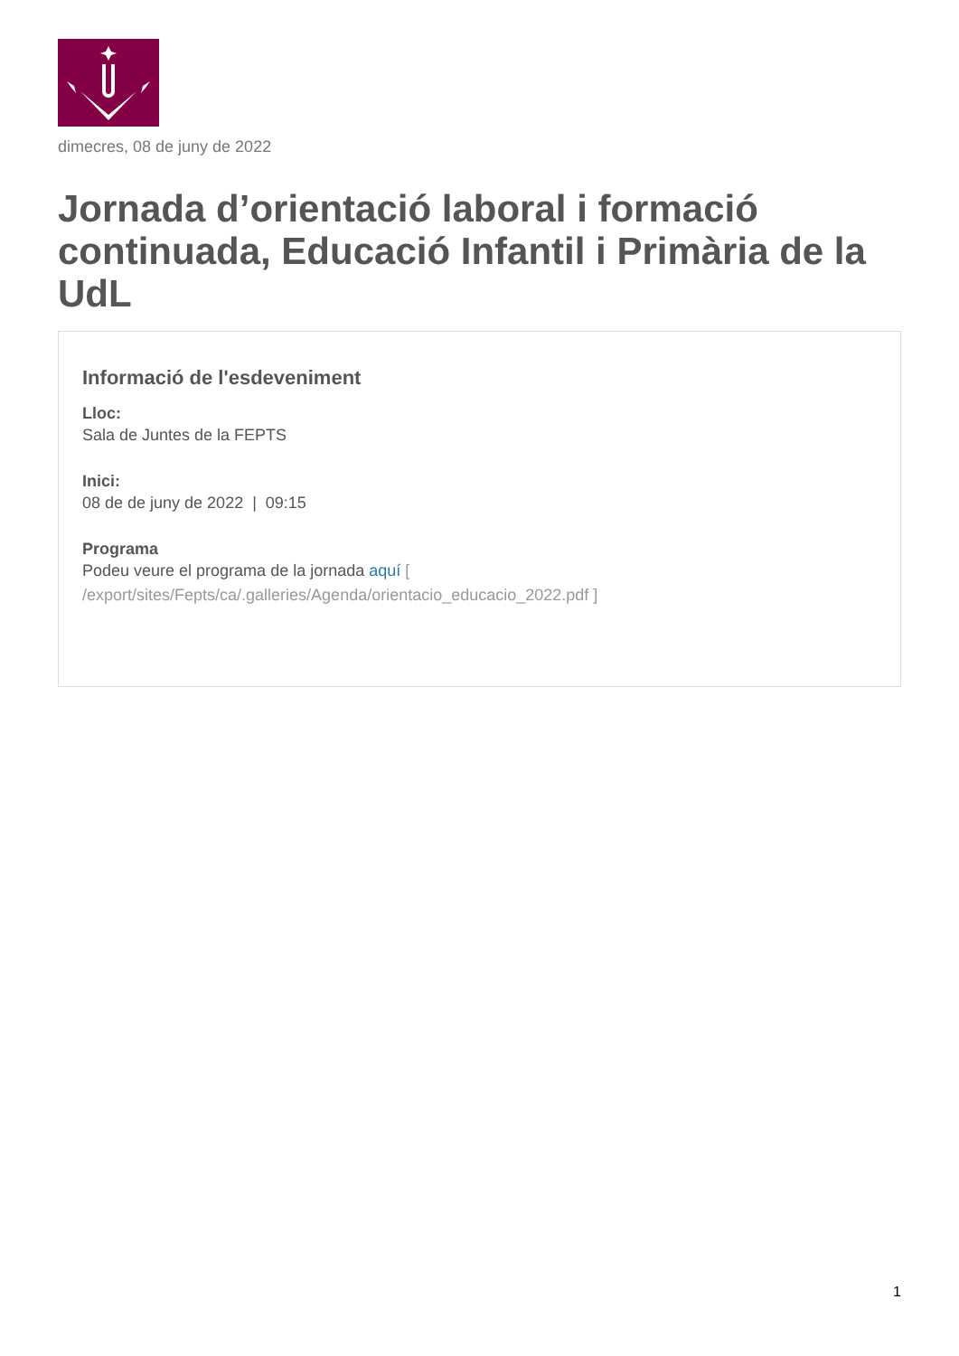dimecres, 08 de juny de 2022
Jornada d’orientació laboral i formació continuada, Educació Infantil i Primària de la UdL
Informació de l'esdeveniment
Lloc:
Sala de Juntes de la FEPTS
Inici:
08 de de juny de 2022 | 09:15
Programa
Podeu veure el programa de la jornada aquí [ /export/sites/Fepts/ca/.galleries/Agenda/orientacio_educacio_2022.pdf ]
1